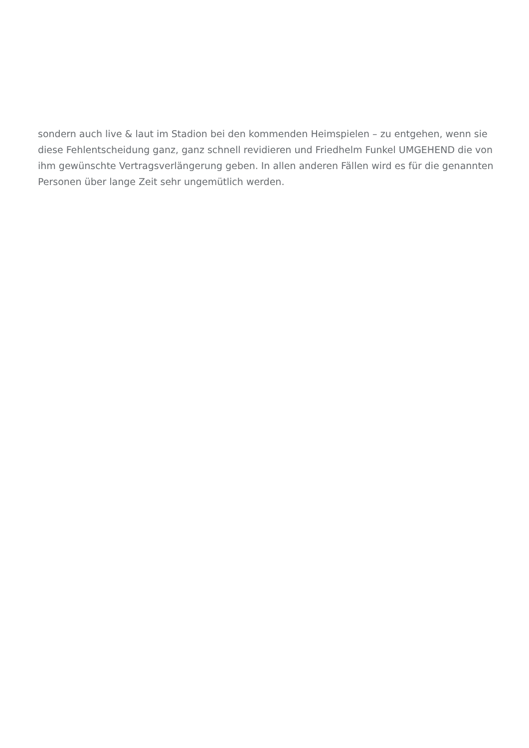sondern auch live & laut im Stadion bei den kommenden Heimspielen – zu entgehen, wenn sie diese Fehlentscheidung ganz, ganz schnell revidieren und Friedhelm Funkel UMGEHEND die von ihm gewünschte Vertragsverlängerung geben. In allen anderen Fällen wird es für die genannten Personen über lange Zeit sehr ungemütlich werden.